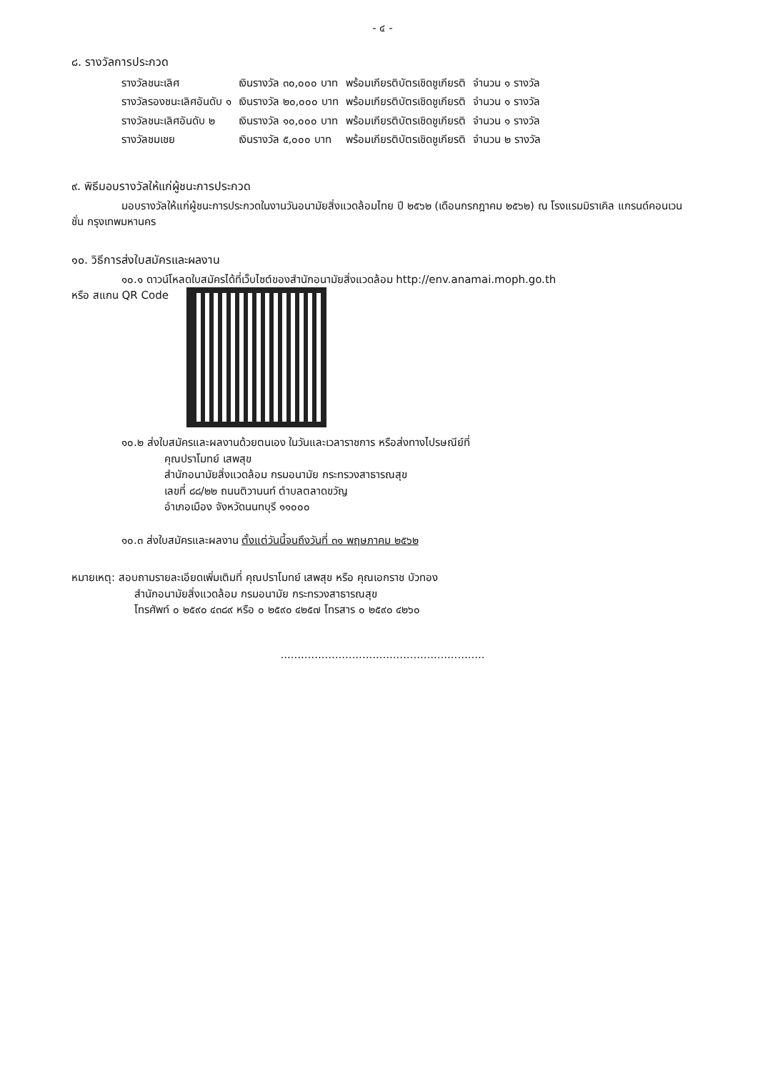- ๔ -
๘. รางวัลการประกวด
| รางวัลชนะเลิศ | เงินรางวัล ๓๐,๐๐๐ บาท | พร้อมเกียรติบัตรเชิดชูเกียรติ | จำนวน ๑ รางวัล |
| รางวัลรองชนะเลิศอันดับ ๑ | เงินรางวัล ๒๐,๐๐๐ บาท | พร้อมเกียรติบัตรเชิดชูเกียรติ | จำนวน ๑ รางวัล |
| รางวัลชนะเลิศอันดับ ๒ | เงินรางวัล ๑๐,๐๐๐ บาท | พร้อมเกียรติบัตรเชิดชูเกียรติ | จำนวน ๑ รางวัล |
| รางวัลชมเชย | เงินรางวัล ๕,๐๐๐ บาท | พร้อมเกียรติบัตรเชิดชูเกียรติ | จำนวน ๒ รางวัล |
๙. พิธีมอบรางวัลให้แก่ผู้ชนะการประกวด
มอบรางวัลให้แก่ผู้ชนะการประกวดในงานวันอนามัยสิ่งแวดล้อมไทย ปี ๒๕๖๒ (เดือนกรกฎาคม ๒๕๖๒) ณ โรงแรมมิราเคิล แกรนด์คอนเวนชั่น กรุงเทพมหานคร
๑๐. วิธีการส่งใบสมัครและผลงาน
๑๐.๑ ดาวน์โหลดใบสมัครได้ที่เว็บไซต์ของสำนักอนามัยสิ่งแวดล้อม http://env.anamai.moph.go.th
หรือ สแกน QR Code
๑๐.๒ ส่งใบสมัครและผลงานด้วยตนเอง ในวันและเวลาราชการ หรือส่งทางไปรษณีย์ที่
คุณปราโมทย์ เสพสุข
สำนักอนามัยสิ่งแวดล้อม กรมอนามัย กระทรวงสาธารณสุข
เลขที่ ๘๘/๒๒ ถนนติวานนท์ ตำบลตลาดขวัญ
อำเภอเมือง จังหวัดนนทบุรี ๑๑๐๐๐
๑๐.๓ ส่งใบสมัครและผลงาน ตั้งแต่วันนี้จนถึงวันที่ ๓๑ พฤษภาคม ๒๕๖๒
หมายเหตุ: สอบถามรายละเอียดเพิ่มเติมที่ คุณปราโมทย์ เสพสุข หรือ คุณเอกราช บัวทอง
สำนักอนามัยสิ่งแวดล้อม กรมอนามัย กระทรวงสาธารณสุข
โทรศัพท์ ๐ ๒๕๙๐ ๔๓๘๙ หรือ ๐ ๒๕๙๐ ๔๒๕๗ โทรสาร ๐ ๒๕๙๐ ๔๒๖๐
............................................................